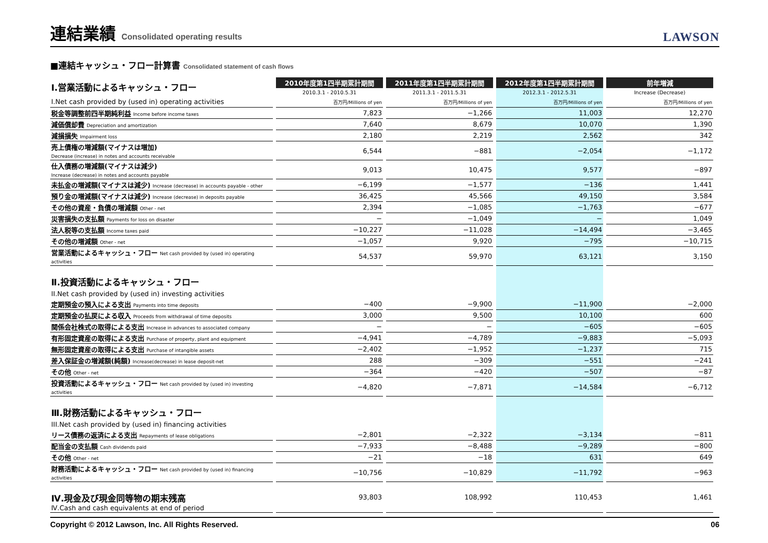連結業績 Consolidated operating results
LAWSON
■連結キャッシュ・フロー計算書 Consolidated statement of cash flows
| Ⅰ.営業活動によるキャッシュ・フロー | 2010年度第1四半期累計期間 | 2011年度第1四半期累計期間 | 2012年度第1四半期累計期間 | 前年増減 |
| | 2010.3.1 - 2010.5.31 | 2011.3.1 - 2011.5.31 | 2012.3.1 - 2012.5.31 | Increase (Decrease) |
| I.Net cash provided by (used in) operating activities | 百万円/Millions of yen | 百万円/Millions of yen | 百万円/Millions of yen | 百万円/Millions of yen |
| 税金等調整前四半期純利益 Income before income taxes | 7,823 | −1,266 | 11,003 | 12,270 |
| 減価償却費 Depreciation and amortization | 7,640 | 8,679 | 10,070 | 1,390 |
| 減損損失 Impairment loss | 2,180 | 2,219 | 2,562 | 342 |
| 売上債権の増減額(マイナスは増加) Decrease (increase) in notes and accounts receivable | 6,544 | −881 | −2,054 | −1,172 |
| 仕入債務の増減額(マイナスは減少) Increase (decrease) in notes and accounts payable | 9,013 | 10,475 | 9,577 | −897 |
| 未払金の増減額(マイナスは減少) Increase (decrease) in accounts payable - other | −6,199 | −1,577 | −136 | 1,441 |
| 預り金の増減額(マイナスは減少) Increase (decrease) in deposits payable | 36,425 | 45,566 | 49,150 | 3,584 |
| その他の資産・負債の増減額 Other - net | 2,394 | −1,085 | −1,763 | −677 |
| 災害損失の支払額 Payments for loss on disaster | − | −1,049 | − | 1,049 |
| 法人税等の支払額 Income taxes paid | −10,227 | −11,028 | −14,494 | −3,465 |
| その他の増減額 Other - net | −1,057 | 9,920 | −795 | −10,715 |
| 営業活動によるキャッシュ・フロー Net cash provided by (used in) operating activities | 54,537 | 59,970 | 63,121 | 3,150 |
| Ⅱ.投資活動によるキャッシュ・フロー II.Net cash provided by (used in) investing activities | | | | |
| 定期預金の預入による支出 Payments into time deposits | −400 | −9,900 | −11,900 | −2,000 |
| 定期預金の払戻による収入 Proceeds from withdrawal of time deposits | 3,000 | 9,500 | 10,100 | 600 |
| 関係会社株式の取得による支出 Increase in advances to associated company | − | − | −605 | −605 |
| 有形固定資産の取得による支出 Purchase of property, plant and equipment | −4,941 | −4,789 | −9,883 | −5,093 |
| 無形固定資産の取得による支出 Purchase of intangible assets | −2,402 | −1,952 | −1,237 | 715 |
| 差入保証金の増減額(純額) Increase(decrease) in lease deposit-net | 288 | −309 | −551 | −241 |
| その他 Other - net | −364 | −420 | −507 | −87 |
| 投資活動によるキャッシュ・フロー Net cash provided by (used in) investing activities | −4,820 | −7,871 | −14,584 | −6,712 |
| Ⅲ.財務活動によるキャッシュ・フロー III.Net cash provided by (used in) financing activities | | | | |
| リース債務の返済による支出 Repayments of lease obligations | −2,801 | −2,322 | −3,134 | −811 |
| 配当金の支払額 Cash dividends paid | −7,933 | −8,488 | −9,289 | −800 |
| その他 Other - net | −21 | −18 | 631 | 649 |
| 財務活動によるキャッシュ・フロー Net cash provided by (used in) financing activities | −10,756 | −10,829 | −11,792 | −963 |
| Ⅳ.現金及び現金同等物の期末残高 Ⅳ.Cash and cash equivalents at end of period | 93,803 | 108,992 | 110,453 | 1,461 |
Copyright © 2012 Lawson, Inc. All Rights Reserved. 06